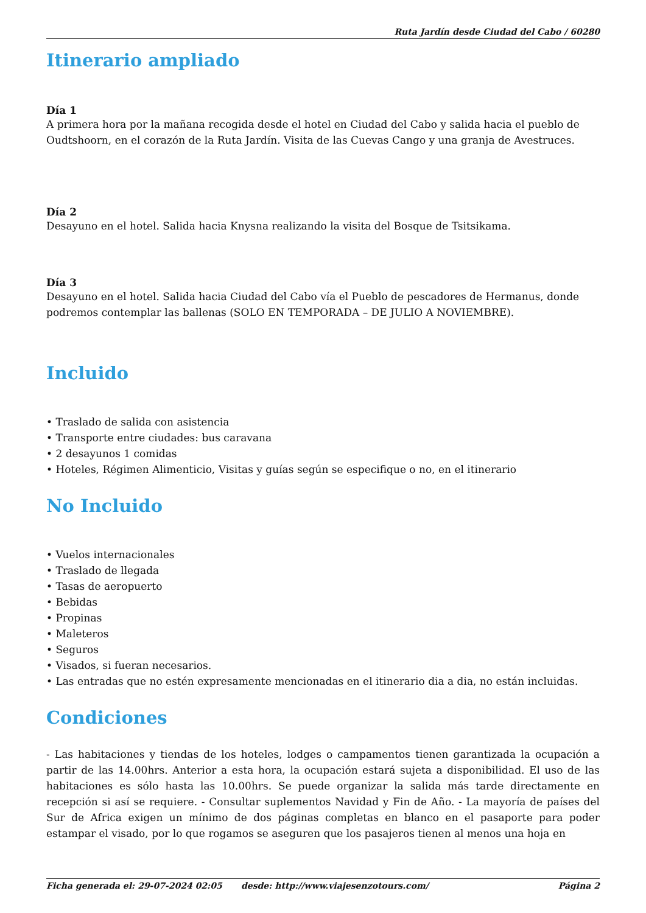Ruta Jardín desde Ciudad del Cabo / 60280
Itinerario ampliado
Día 1
A primera hora por la mañana recogida desde el hotel en Ciudad del Cabo y salida hacia el pueblo de Oudtshoorn, en el corazón de la Ruta Jardín. Visita de las Cuevas Cango y una granja de Avestruces.
Día 2
Desayuno en el hotel. Salida hacia Knysna realizando la visita del Bosque de Tsitsikama.
Día 3
Desayuno en el hotel. Salida hacia Ciudad del Cabo vía el Pueblo de pescadores de Hermanus, donde podremos contemplar las ballenas (SOLO EN TEMPORADA – DE JULIO A NOVIEMBRE).
Incluido
• Traslado de salida con asistencia
• Transporte entre ciudades: bus caravana
• 2 desayunos 1 comidas
• Hoteles, Régimen Alimenticio, Visitas y guías según se especifique o no, en el itinerario
No Incluido
• Vuelos internacionales
• Traslado de llegada
• Tasas de aeropuerto
• Bebidas
• Propinas
• Maleteros
• Seguros
• Visados, si fueran necesarios.
• Las entradas que no estén expresamente mencionadas en el itinerario dia a dia, no están incluidas.
Condiciones
- Las habitaciones y tiendas de los hoteles, lodges o campamentos tienen garantizada la ocupación a partir de las 14.00hrs. Anterior a esta hora, la ocupación estará sujeta a disponibilidad. El uso de las habitaciones es sólo hasta las 10.00hrs. Se puede organizar la salida más tarde directamente en recepción si así se requiere. - Consultar suplementos Navidad y Fin de Año. - La mayoría de países del Sur de Africa exigen un mínimo de dos páginas completas en blanco en el pasaporte para poder estampar el visado, por lo que rogamos se aseguren que los pasajeros tienen al menos una hoja en
Ficha generada el: 29-07-2024 02:05 desde: http://www.viajesenzotours.com/ Página 2